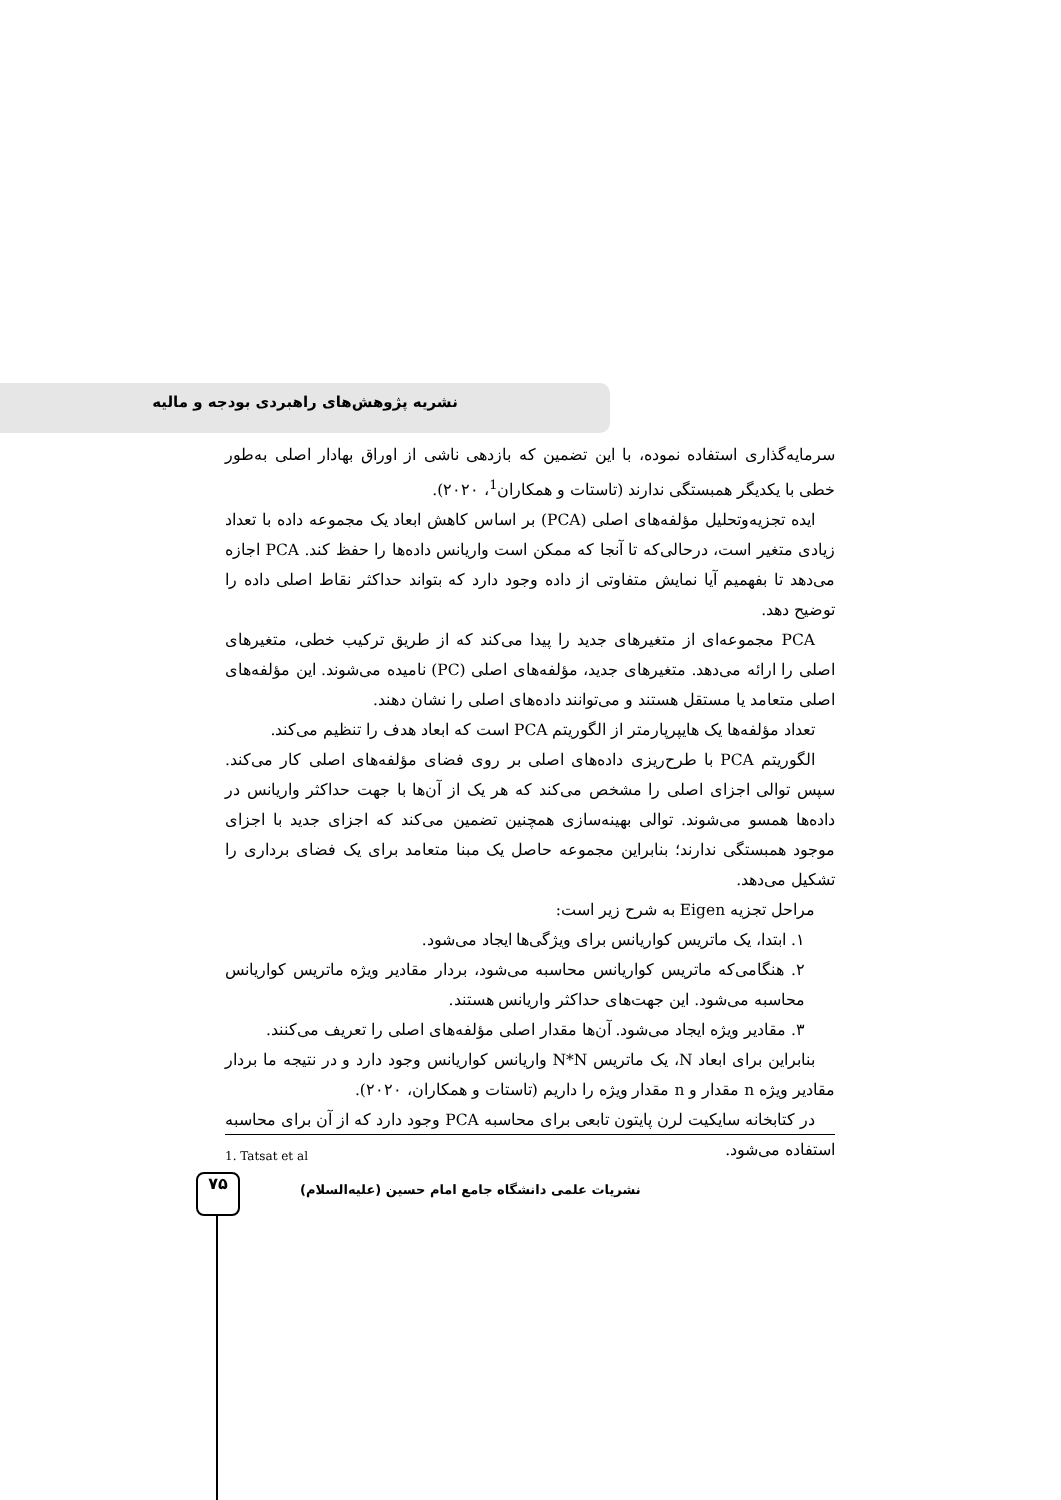نشریه پژوهش‌های راهبردی بودجه و مالیه
سرمایه‌گذاری استفاده نموده، با این تضمین که بازدهی ناشی از اوراق بهادار اصلی به‌طور خطی با یکدیگر همبستگی ندارند (تاستات و همکاران<sup>1</sup>، ۲۰۲۰).
ایده تجزیه‌وتحلیل مؤلفه‌های اصلی (PCA) بر اساس کاهش ابعاد یک مجموعه داده با تعداد زیادی متغیر است، درحالی‌که تا آنجا که ممکن است واریانس داده‌ها را حفظ کند. PCA اجازه می‌دهد تا بفهمیم آیا نمایش متفاوتی از داده وجود دارد که بتواند حداکثر نقاط اصلی داده را توضیح دهد.
PCA مجموعه‌ای از متغیرهای جدید را پیدا می‌کند که از طریق ترکیب خطی، متغیرهای اصلی را ارائه می‌دهد. متغیرهای جدید، مؤلفه‌های اصلی (PC) نامیده می‌شوند. این مؤلفه‌های اصلی متعامد یا مستقل هستند و می‌توانند داده‌های اصلی را نشان دهند.
تعداد مؤلفه‌ها یک هایپرپارمتر از الگوریتم PCA است که ابعاد هدف را تنظیم می‌کند.
الگوریتم PCA با طرح‌ریزی داده‌های اصلی بر روی فضای مؤلفه‌های اصلی کار می‌کند. سپس توالی اجزای اصلی را مشخص می‌کند که هر یک از آن‌ها با جهت حداکثر واریانس در داده‌ها همسو می‌شوند. توالی بهینه‌سازی همچنین تضمین می‌کند که اجزای جدید با اجزای موجود همبستگی ندارند؛ بنابراین مجموعه حاصل یک مبنا متعامد برای یک فضای برداری را تشکیل می‌دهد.
مراحل تجزیه Eigen به شرح زیر است:
۱. ابتدا، یک ماتریس کواریانس برای ویژگی‌ها ایجاد می‌شود.
۲. هنگامی‌که ماتریس کواریانس محاسبه می‌شود، بردار مقادیر ویژه ماتریس کواریانس محاسبه می‌شود. این جهت‌های حداکثر واریانس هستند.
۳. مقادیر ویژه ایجاد می‌شود. آن‌ها مقدار اصلی مؤلفه‌های اصلی را تعریف می‌کنند.
بنابراین برای ابعاد N، یک ماتریس N*N واریانس کواریانس وجود دارد و در نتیجه ما بردار مقادیر ویژه n مقدار و n مقدار ویژه را داریم (تاستات و همکاران، ۲۰۲۰).
در کتابخانه سایکیت لرن پایتون تابعی برای محاسبه PCA وجود دارد که از آن برای محاسبه استفاده می‌شود.
1. Tatsat et al
۷۵
نشریات علمی دانشگاه جامع امام حسین (علیه‌السلام)